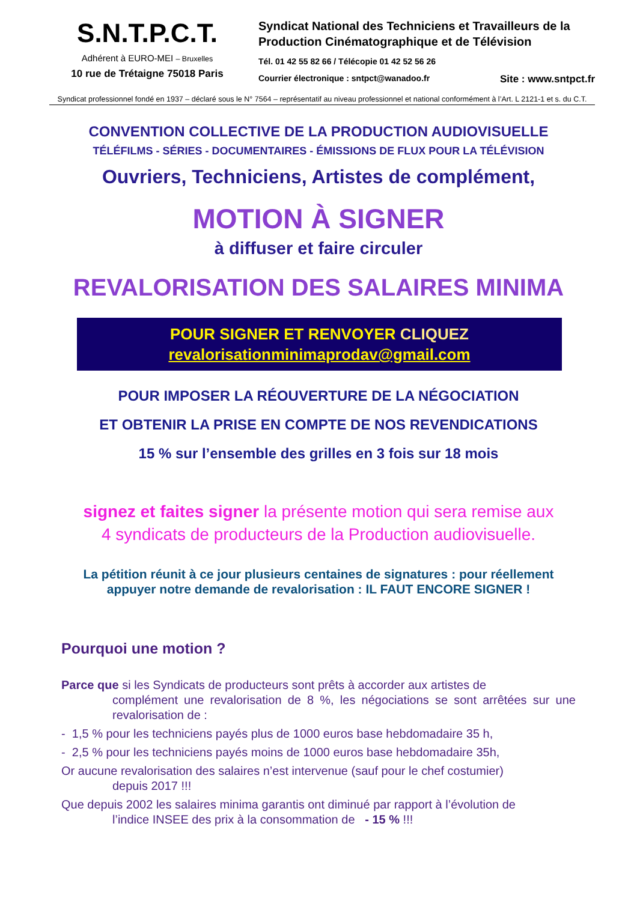S.N.T.P.C.T.
Adhérent à EURO-MEI – Bruxelles
10 rue de Trétaigne 75018 Paris
Syndicat National des Techniciens et Travailleurs de la Production Cinématographique et de Télévision
Tél. 01 42 55 82 66 / Télécopie 01 42 52 56 26
Courrier électronique : sntpct@wanadoo.fr Site : www.sntpct.fr
Syndicat professionnel fondé en 1937 – déclaré sous le N° 7564 – représentatif au niveau professionnel et national conformément à l’Art. L 2121-1 et s. du C.T.
CONVENTION COLLECTIVE DE LA PRODUCTION AUDIOVISUELLE
TÉLÉFILMS - SÉRIES - DOCUMENTAIRES - ÉMISSIONS DE FLUX POUR LA TÉLÉVISION
Ouvriers, Techniciens, Artistes de complément,
MOTION À SIGNER
à diffuser et faire circuler
REVALORISATION DES SALAIRES MINIMA
POUR SIGNER ET RENVOYER CLIQUEZ
revalorisationminimaprodav@gmail.com
POUR IMPOSER LA RÉOUVERTURE DE LA NÉGOCIATION
ET OBTENIR LA PRISE EN COMPTE DE NOS REVENDICATIONS
15 % sur l’ensemble des grilles en 3 fois sur 18 mois
signez et faites signer la présente motion qui sera remise aux
4 syndicats de producteurs de la Production audiovisuelle.
La pétition réunit à ce jour plusieurs centaines de signatures : pour réellement
appuyer notre demande de revalorisation : IL FAUT ENCORE SIGNER !
Pourquoi une motion ?
Parce que si les Syndicats de producteurs sont prêts à accorder aux artistes de
complément une revalorisation de 8 %, les négociations se sont arrêtées sur une revalorisation de :
- 1,5 % pour les techniciens payés plus de 1000 euros base hebdomadaire 35 h,
- 2,5 % pour les techniciens payés moins de 1000 euros base hebdomadaire 35h,
Or aucune revalorisation des salaires n’est intervenue (sauf pour le chef costumier)
depuis 2017 !!!
Que depuis 2002 les salaires minima garantis ont diminué par rapport à l’évolution de
l’indice INSEE des prix à la consommation de - 15 % !!!